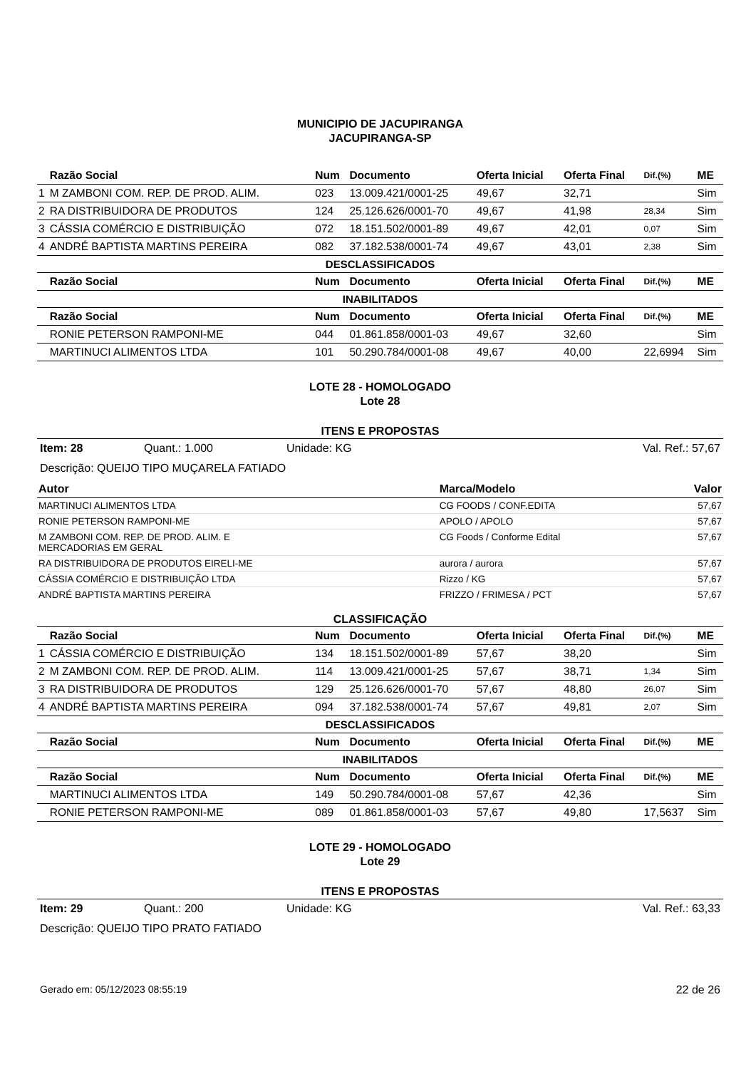MUNICIPIO DE JACUPIRANGA
JACUPIRANGA-SP
| | Razão Social | Num | Documento | Oferta Inicial | Oferta Final | Dif.(%) | ME |
| --- | --- | --- | --- | --- | --- | --- | --- |
| 1 | M ZAMBONI COM. REP. DE PROD. ALIM. | 023 | 13.009.421/0001-25 | 49,67 | 32,71 | | Sim |
| 2 | RA DISTRIBUIDORA DE PRODUTOS | 124 | 25.126.626/0001-70 | 49,67 | 41,98 | 28,34 | Sim |
| 3 | CÁSSIA COMÉRCIO E DISTRIBUIÇÃO | 072 | 18.151.502/0001-89 | 49,67 | 42,01 | 0,07 | Sim |
| 4 | ANDRÉ BAPTISTA MARTINS PEREIRA | 082 | 37.182.538/0001-74 | 49,67 | 43,01 | 2,38 | Sim |
| DESCLASSIFICADOS | | | | | | | |
| | Razão Social | Num | Documento | Oferta Inicial | Oferta Final | Dif.(%) | ME |
| INABILITADOS | | | | | | | |
| | Razão Social | Num | Documento | Oferta Inicial | Oferta Final | Dif.(%) | ME |
| | RONIE PETERSON RAMPONI-ME | 044 | 01.861.858/0001-03 | 49,67 | 32,60 | | Sim |
| | MARTINUCI ALIMENTOS LTDA | 101 | 50.290.784/0001-08 | 49,67 | 40,00 | 22,6994 | Sim |
LOTE 28 - HOMOLOGADO
Lote 28
ITENS E PROPOSTAS
Item: 28 Quant.: 1.000 Unidade: KG Val. Ref.: 57,67
Descrição: QUEIJO TIPO MUÇARELA FATIADO
| Autor | Marca/Modelo | Valor |
| --- | --- | --- |
| MARTINUCI ALIMENTOS LTDA | CG FOODS / CONF.EDITA | 57,67 |
| RONIE PETERSON RAMPONI-ME | APOLO / APOLO | 57,67 |
| M ZAMBONI COM. REP. DE PROD. ALIM. E MERCADORIAS EM GERAL | CG Foods / Conforme Edital | 57,67 |
| RA DISTRIBUIDORA DE PRODUTOS EIRELI-ME | aurora / aurora | 57,67 |
| CÁSSIA COMÉRCIO E DISTRIBUIÇÃO LTDA | Rizzo / KG | 57,67 |
| ANDRÉ BAPTISTA MARTINS PEREIRA | FRIZZO / FRIMESA / PCT | 57,67 |
CLASSIFICAÇÃO
| | Razão Social | Num | Documento | Oferta Inicial | Oferta Final | Dif.(%) | ME |
| --- | --- | --- | --- | --- | --- | --- | --- |
| 1 | CÁSSIA COMÉRCIO E DISTRIBUIÇÃO | 134 | 18.151.502/0001-89 | 57,67 | 38,20 | | Sim |
| 2 | M ZAMBONI COM. REP. DE PROD. ALIM. | 114 | 13.009.421/0001-25 | 57,67 | 38,71 | 1,34 | Sim |
| 3 | RA DISTRIBUIDORA DE PRODUTOS | 129 | 25.126.626/0001-70 | 57,67 | 48,80 | 26,07 | Sim |
| 4 | ANDRÉ BAPTISTA MARTINS PEREIRA | 094 | 37.182.538/0001-74 | 57,67 | 49,81 | 2,07 | Sim |
| DESCLASSIFICADOS | | | | | | | |
| | Razão Social | Num | Documento | Oferta Inicial | Oferta Final | Dif.(%) | ME |
| INABILITADOS | | | | | | | |
| | Razão Social | Num | Documento | Oferta Inicial | Oferta Final | Dif.(%) | ME |
| | MARTINUCI ALIMENTOS LTDA | 149 | 50.290.784/0001-08 | 57,67 | 42,36 | | Sim |
| | RONIE PETERSON RAMPONI-ME | 089 | 01.861.858/0001-03 | 57,67 | 49,80 | 17,5637 | Sim |
LOTE 29 - HOMOLOGADO
Lote 29
ITENS E PROPOSTAS
Item: 29 Quant.: 200 Unidade: KG Val. Ref.: 63,33
Descrição: QUEIJO TIPO PRATO FATIADO
Gerado em: 05/12/2023 08:55:19 22 de 26